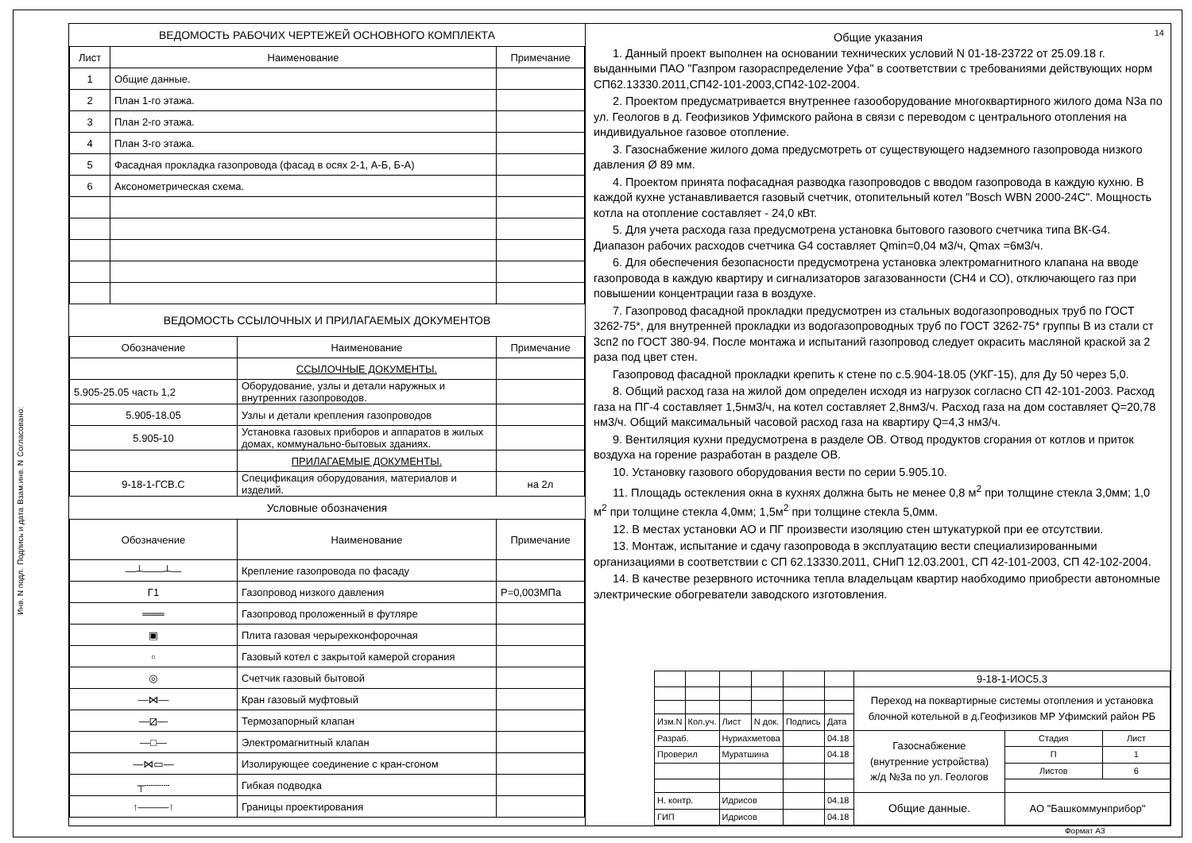Согласовано:
Взам.инв. N
Подпись и дата
Инв. N подл.
ВЕДОМОСТЬ РАБОЧИХ ЧЕРТЕЖЕЙ ОСНОВНОГО КОМПЛЕКТА
| Лист | Наименование | Примечание |
| --- | --- | --- |
| 1 | Общие данные. | |
| 2 | План 1-го этажа. | |
| 3 | План 2-го этажа. | |
| 4 | План 3-го этажа. | |
| 5 | Фасадная прокладка газопровода (фасад в осях 2-1, А-Б, Б-А) | |
| 6 | Аксонометрическая схема. | |
ВЕДОМОСТЬ ССЫЛОЧНЫХ И ПРИЛАГАЕМЫХ ДОКУМЕНТОВ
| Обозначение | Наименование | Примечание |
| --- | --- | --- |
| | ССЫЛОЧНЫЕ ДОКУМЕНТЫ. | |
| 5.905-25.05 часть 1,2 | Оборудование, узлы и детали наружных и внутренних газопроводов. | |
| 5.905-18.05 | Узлы и детали крепления газопроводов | |
| 5.905-10 | Установка газовых приборов и аппаратов в жилых домах, коммунально-бытовых зданиях. | |
| | ПРИЛАГАЕМЫЕ ДОКУМЕНТЫ. | |
| 9-18-1-ГСВ.С | Спецификация оборудования, материалов и изделий. | на 2л |
Условные обозначения
| Обозначение | Наименование | Примечание |
| --- | --- | --- |
| —┴——┴— | Крепление газопровода по фасаду | |
| Г1 | Газопровод низкого давления | P=0,003МПа |
| ═══ | Газопровод проложенный в футляре | |
| ▣ | Плита газовая черырехконфорочная | |
| ▫ | Газовый котел с закрытой камерой сгорания | |
| ◎ | Счетчик газовый бытовой | |
| —⋈— | Кран газовый муфтовый | |
| —⧄— | Термозапорный клапан | |
| —□— | Электромагнитный клапан | |
| —⋈▭— | Изолирующее соединение с кран-сгоном | |
| ┬┄┄┄┄ | Гибкая подводка | |
| ↑———↑ | Границы проектирования | |
14
Общие указания
1. Данный проект выполнен на основании технических условий N 01-18-23722 от 25.09.18 г. выданными ПАО "Газпром газораспределение Уфа" в соответствии с требованиями действующих норм СП62.13330.2011,СП42-101-2003,СП42-102-2004.
2. Проектом предусматривается внутреннее газооборудование многоквартирного жилого дома N3а по ул. Геологов в д. Геофизиков Уфимского района в связи с переводом с центрального отопления на индивидуальное газовое отопление.
3. Газоснабжение жилого дома предусмотреть от существующего надземного газопровода низкого давления Ø 89 мм.
4. Проектом принята пофасадная разводка газопроводов с вводом газопровода в каждую кухню. В каждой кухне устанавливается газовый счетчик, отопительный котел "Bosch WBN 2000-24C". Мощность котла на отопление составляет - 24,0 кВт.
5. Для учета расхода газа предусмотрена установка бытового газового счетчика типа ВК-G4. Диапазон рабочих расходов счетчика G4 составляет Qmin=0,04 м3/ч, Qmax =6м3/ч.
6. Для обеспечения безопасности предусмотрена установка электромагнитного клапана на вводе газопровода в каждую квартиру и сигнализаторов загазованности (СН4 и СО), отключающего газ при повышении концентрации газа в воздухе.
7. Газопровод фасадной прокладки предусмотрен из стальных водогазопроводных труб по ГОСТ 3262-75*, для внутренней прокладки из водогазопроводных труб по ГОСТ 3262-75* группы В из стали ст 3сп2 по ГОСТ 380-94. После монтажа и испытаний газопровод следует окрасить масляной краской за 2 раза под цвет стен.
Газопровод фасадной прокладки крепить к стене по с.5.904-18.05 (УКГ-15), для Ду 50 через 5,0.
8. Общий расход газа на жилой дом определен исходя из нагрузок согласно СП 42-101-2003. Расход газа на ПГ-4 составляет 1,5нм3/ч, на котел составляет 2,8нм3/ч. Расход газа на дом составляет Q=20,78 нм3/ч. Общий максимальный часовой расход газа на квартиру Q=4,3 нм3/ч.
9. Вентиляция кухни предусмотрена в разделе ОВ. Отвод продуктов сгорания от котлов и приток воздуха на горение разработан в разделе ОВ.
10. Установку газового оборудования вести по серии 5.905.10.
11. Площадь остекления окна в кухнях должна быть не менее 0,8 м<sup>2</sup> при толщине стекла 3,0мм; 1,0 м<sup>2</sup> при толщине стекла 4,0мм; 1,5м<sup>2</sup> при толщине стекла 5,0мм.
12. В местах установки АО и ПГ произвести изоляцию стен штукатуркой при ее отсутствии.
13. Монтаж, испытание и сдачу газопровода в эксплуатацию вести специализированными организациями в соответствии с СП 62.13330.2011, СНиП 12.03.2001, СП 42-101-2003, СП 42-102-2004.
14. В качестве резервного источника тепла владельцам квартир наобходимо приобрести автономные электрические обогреватели заводского изготовления.
| | | | | | | 9-18-1-ИОС5.3 | | |
| | | | | | | Переход на поквартирные системы отопления и установка блочной котельной в д.Геофизиков МР Уфимский район РБ | | |
| Изм.N | Кол.уч. | Лист | N док. | Подпись | Дата | | | |
| Разраб. | | Нуриахметова | | | 04.18 | Газоснабжение (внутренние устройства) ж/д №3а по ул. Геологов | Стадия | Лист |
| Проверил | | Муратшина | | | 04.18 | | П | 1 |
| | | | | | | | Листов | 6 |
| Н. контр. | | Идрисов | | | 04.18 | Общие данные. | АО "Башкоммунприбор" | |
| ГИП | | Идрисов | | | 04.18 | | | |
Формат А3